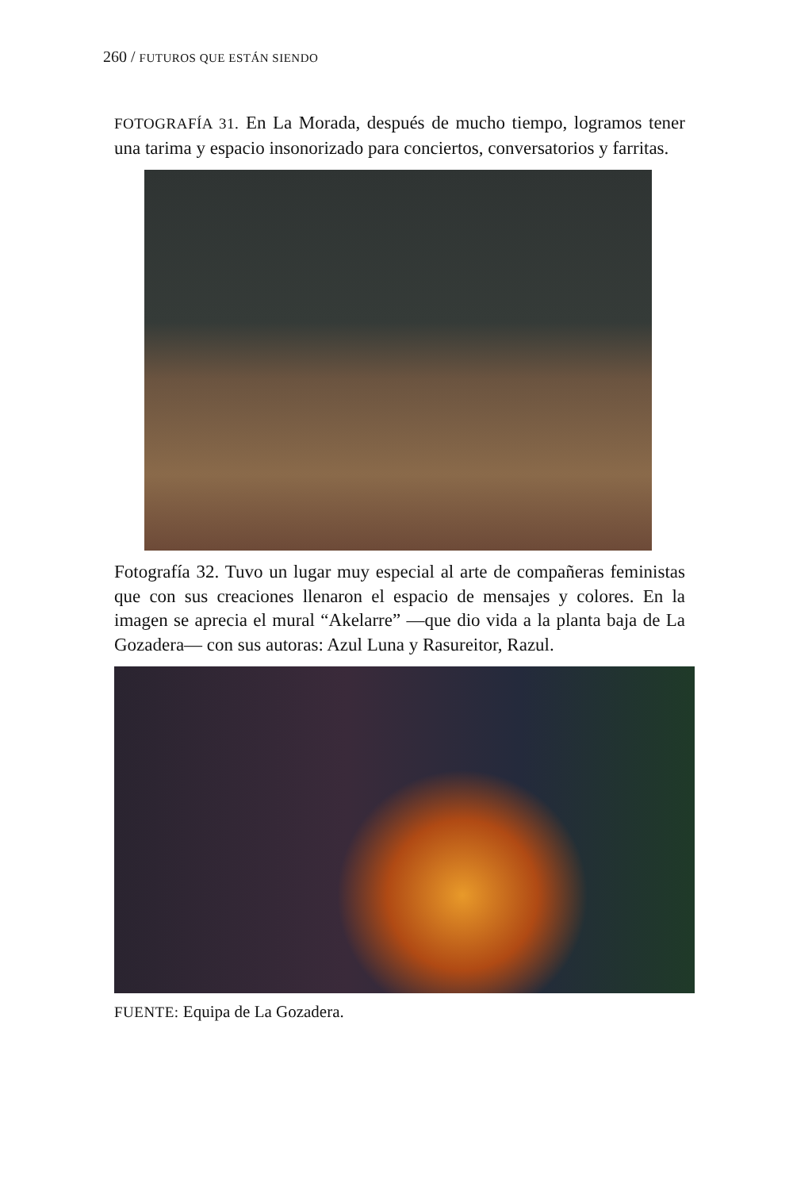260 / FUTUROS QUE ESTÁN SIENDO
FOTOGRAFÍA 31. En La Morada, después de mucho tiempo, logramos tener una tarima y espacio insonorizado para conciertos, conversatorios y farritas.
Fotografía 32. Tuvo un lugar muy especial al arte de compañeras feministas que con sus creaciones llenaron el espacio de mensajes y colores. En la imagen se aprecia el mural “Akelarre” —que dio vida a la planta baja de La Gozadera— con sus autoras: Azul Luna y Rasureitor, Razul.
FUENTE: Equipa de La Gozadera.